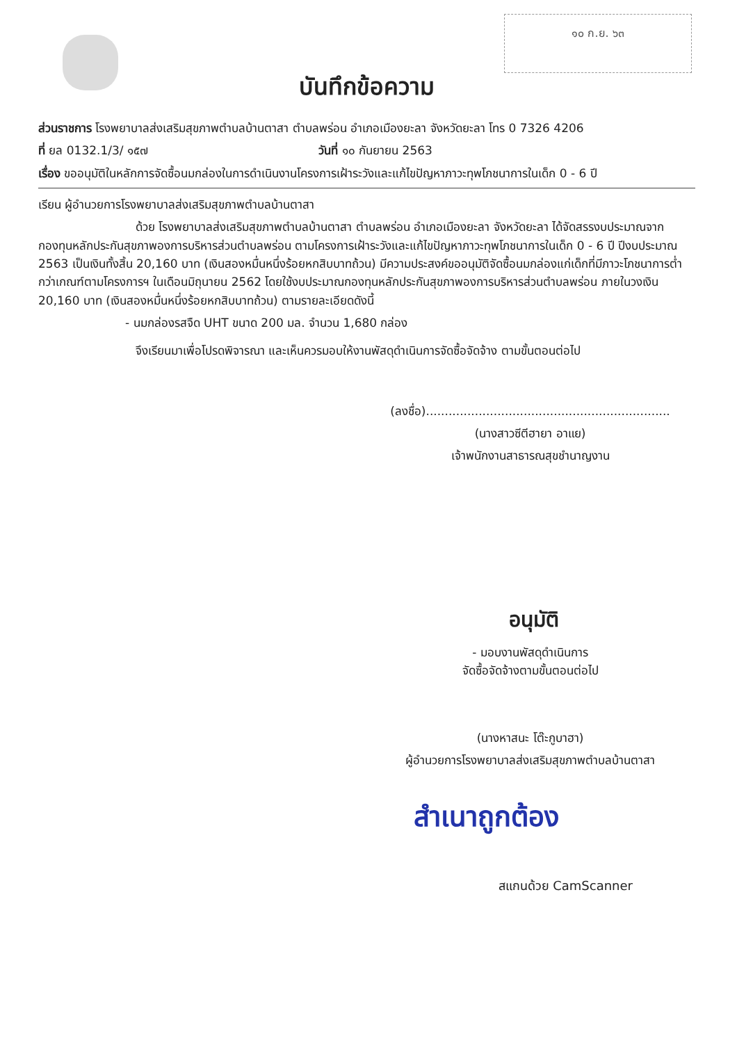๑๐ ก.ย. ๖๓
บันทึกข้อความ
ส่วนราชการ โรงพยาบาลส่งเสริมสุขภาพตำบลบ้านตาสา ตำบลพร่อน อำเภอเมืองยะลา จังหวัดยะลา โทร 0 7326 4206
ที่ ยล 0132.1/3/ ๑๕๗ วันที่ ๑๐ กันยายน 2563
เรื่อง ขออนุมัติในหลักการจัดซื้อนมกล่องในการดำเนินงานโครงการเฝ้าระวังและแก้ไขปัญหาภาวะทุพโภชนาการในเด็ก 0 - 6 ปี
เรียน ผู้อำนวยการโรงพยาบาลส่งเสริมสุขภาพตำบลบ้านตาสา
ด้วย โรงพยาบาลส่งเสริมสุขภาพตำบลบ้านตาสา ตำบลพร่อน อำเภอเมืองยะลา จังหวัดยะลา ได้จัดสรรงบประมาณจากกองทุนหลักประกันสุขภาพองการบริหารส่วนตำบลพร่อน ตามโครงการเฝ้าระวังและแก้ไขปัญหาภาวะทุพโภชนาการในเด็ก 0 - 6 ปี ปีงบประมาณ 2563 เป็นเงินทั้งสิ้น 20,160 บาท (เงินสองหมื่นหนึ่งร้อยหกสิบบาทถ้วน) มีความประสงค์ขออนุมัติจัดซื้อนมกล่องแก่เด็กที่มีภาวะโภชนาการต่ำกว่าเกณฑ์ตามโครงการฯ ในเดือนมิถุนายน 2562 โดยใช้งบประมาณกองทุนหลักประกันสุขภาพองการบริหารส่วนตำบลพร่อน ภายในวงเงิน 20,160 บาท (เงินสองหมื่นหนึ่งร้อยหกสิบบาทถ้วน) ตามรายละเอียดดังนี้
- นมกล่องรสจืด UHT ขนาด 200 มล. จำนวน 1,680 กล่อง
จึงเรียนมาเพื่อโปรดพิจารณา และเห็นควรมอบให้งานพัสดุดำเนินการจัดซื้อจัดจ้าง ตามขั้นตอนต่อไป
(ลงชื่อ).................................................................
(นางสาวซีตีฮายา อาแย)
เจ้าพนักงานสาธารณสุขชำนาญงาน
อนุมัติ
- มอบงานพัสดุดำเนินการ
จัดซื้อจัดจ้างตามขั้นตอนต่อไป
(นางหาสนะ โต๊ะกูบาฮา)
ผู้อำนวยการโรงพยาบาลส่งเสริมสุขภาพตำบลบ้านตาสา
สำเนาถูกต้อง
สแกนด้วย CamScanner